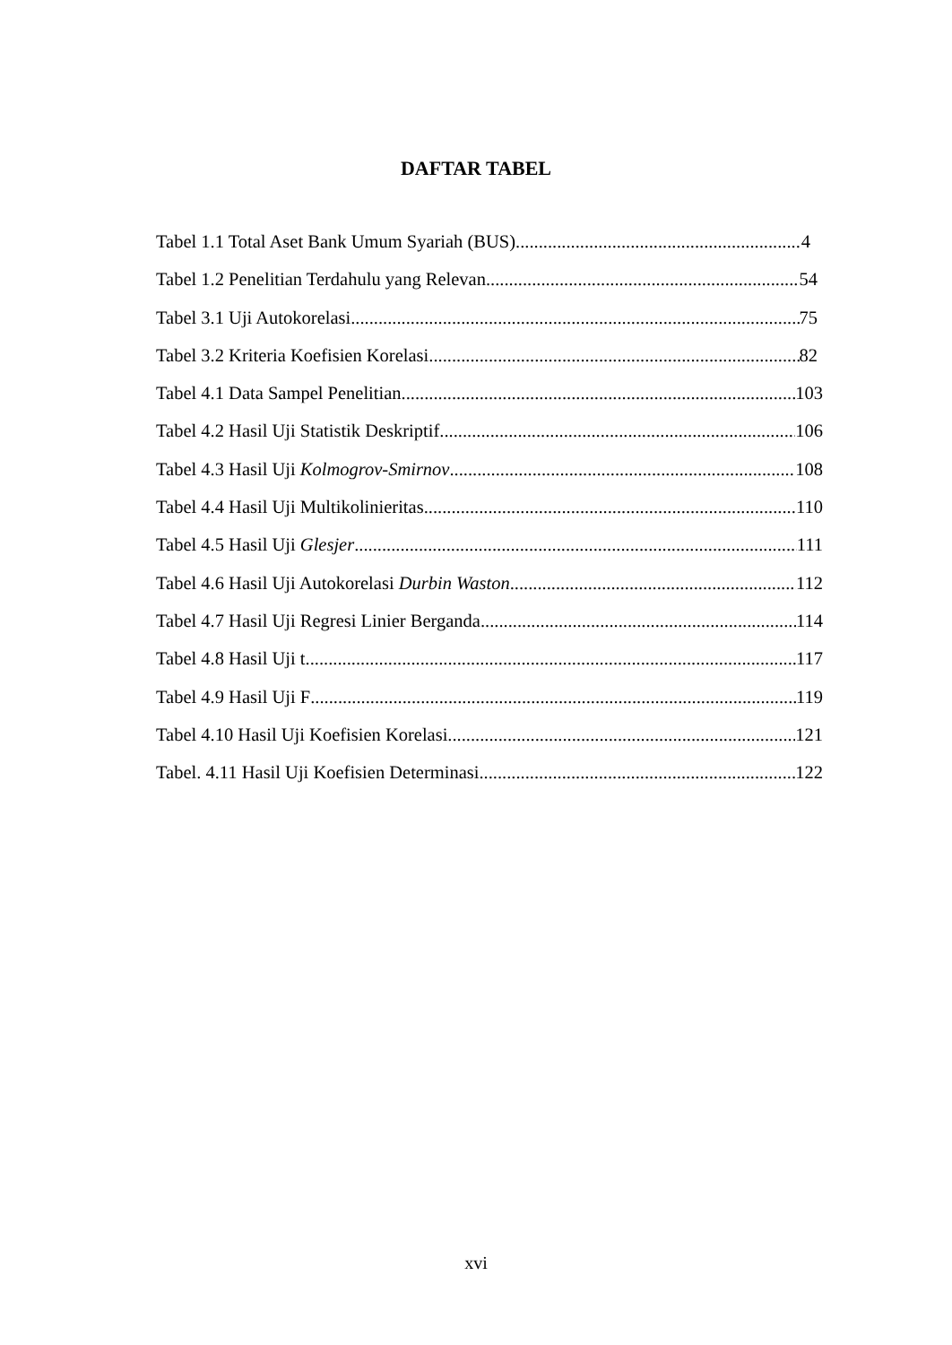DAFTAR TABEL
Tabel 1.1 Total Aset Bank Umum Syariah (BUS) 4
Tabel 1.2 Penelitian Terdahulu yang Relevan 54
Tabel 3.1 Uji Autokorelasi 75
Tabel 3.2 Kriteria Koefisien Korelasi 82
Tabel 4.1 Data Sampel Penelitian 103
Tabel 4.2 Hasil Uji Statistik Deskriptif 106
Tabel 4.3 Hasil Uji Kolmogrov-Smirnov 108
Tabel 4.4 Hasil Uji Multikolinieritas 110
Tabel 4.5 Hasil Uji Glesjer 111
Tabel 4.6 Hasil Uji Autokorelasi Durbin Waston 112
Tabel 4.7 Hasil Uji Regresi Linier Berganda 114
Tabel 4.8 Hasil Uji t 117
Tabel 4.9 Hasil Uji F 119
Tabel 4.10 Hasil Uji Koefisien Korelasi 121
Tabel. 4.11 Hasil Uji Koefisien Determinasi 122
xvi